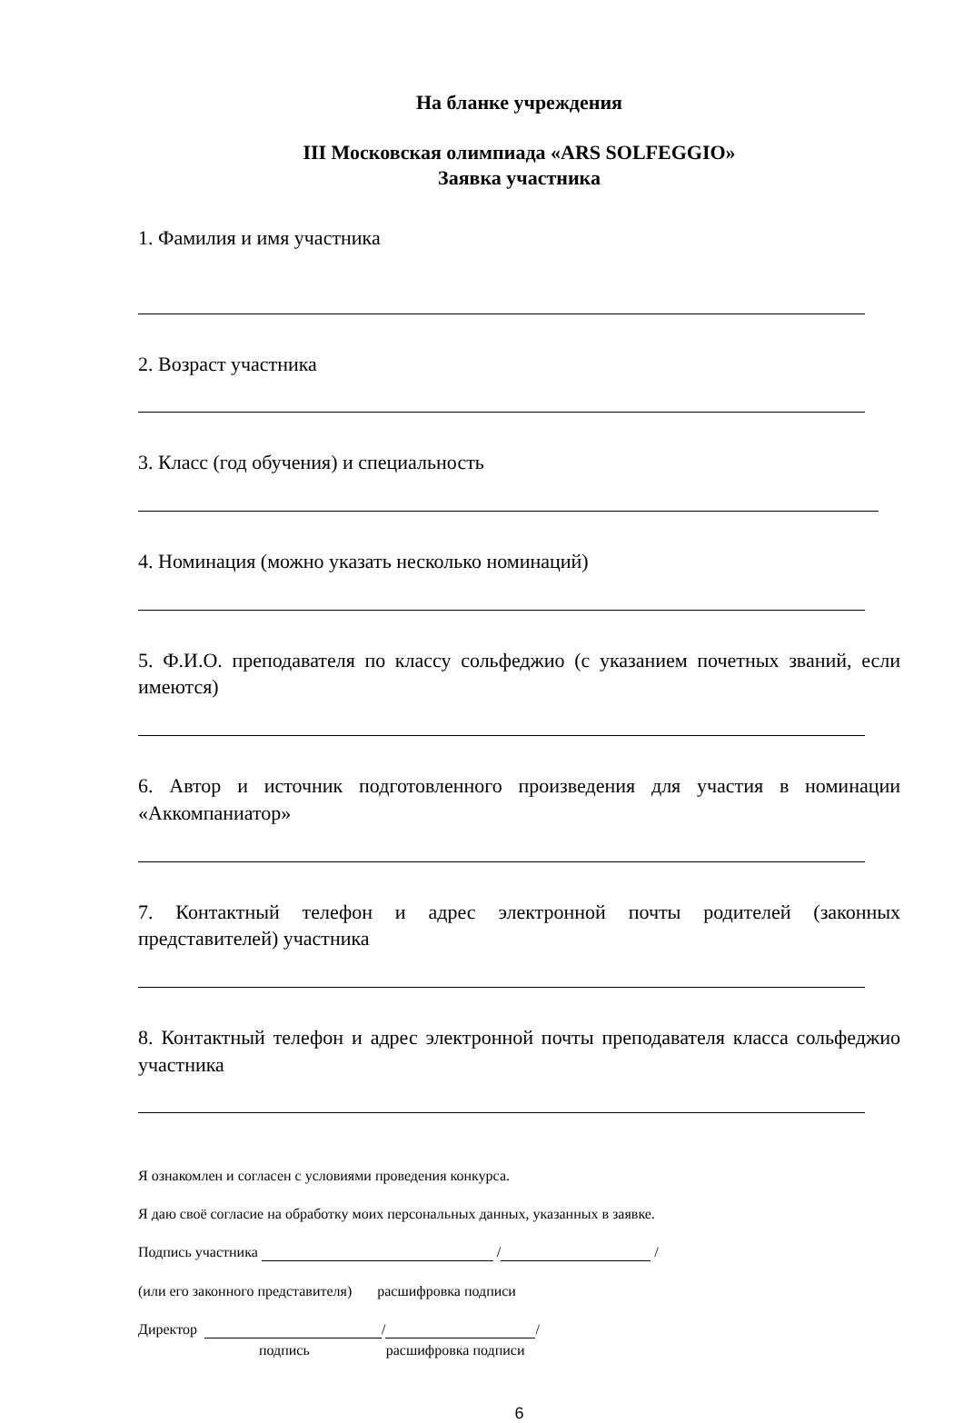На бланке учреждения
III Московская олимпиада «ARS SOLFEGGIO»
Заявка участника
1. Фамилия и имя участника
2. Возраст участника
3. Класс (год обучения) и специальность
4. Номинация (можно указать несколько номинаций)
5. Ф.И.О. преподавателя по классу сольфеджио (с указанием почетных званий, если имеются)
6. Автор и источник подготовленного произведения для участия в номинации «Аккомпаниатор»
7. Контактный телефон и адрес электронной почты родителей (законных представителей) участника
8. Контактный телефон и адрес электронной почты преподавателя класса сольфеджио участника
Я ознакомлен и согласен с условиями проведения конкурса.
Я даю своё согласие на обработку моих персональных данных, указанных в заявке.
Подпись участника / /
(или его законного представителя) расшифровка подписи
Директор / /
подпись расшифровка подписи
6